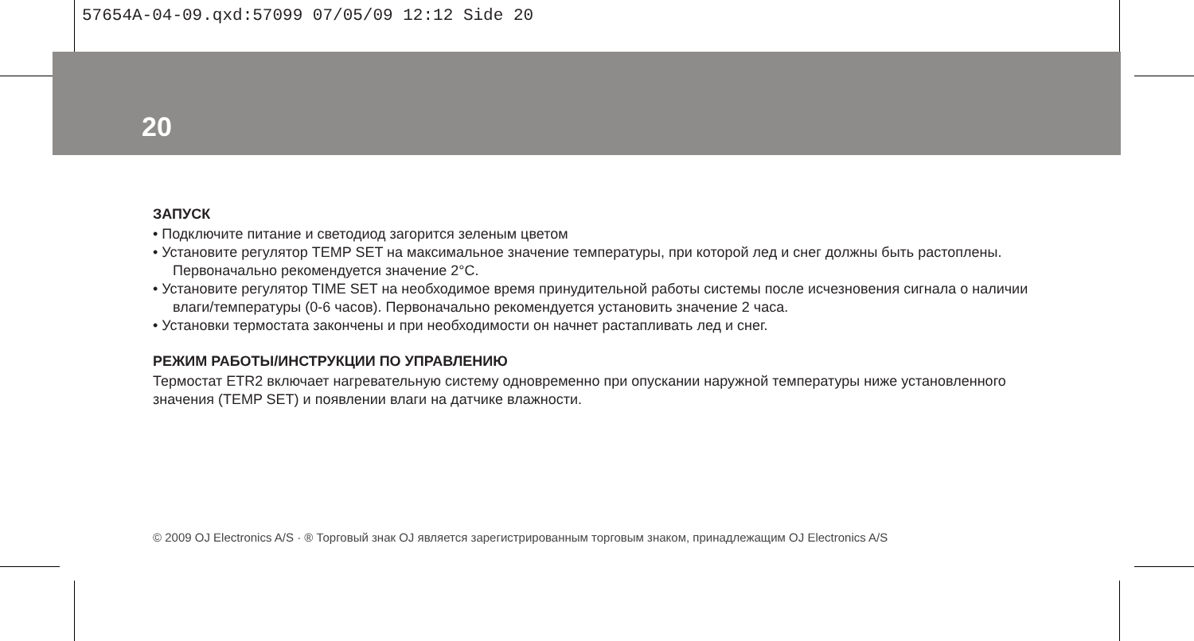57654A-04-09.qxd:57099 07/05/09 12:12 Side 20
20
ЗАПУСК
• Подключите питание и светодиод загорится зеленым цветом
• Установите регулятор TEMP SET на максимальное значение температуры, при которой лед и снег должны быть растоплены. Первоначально рекомендуется значение 2°C.
• Установите регулятор TIME SET на необходимое время принудительной работы системы после исчезновения сигнала о наличии влаги/температуры (0-6 часов). Первоначально рекомендуется установить значение 2 часа.
• Установки термостата закончены и при необходимости он начнет растапливать лед и снег.
РЕЖИМ РАБОТЫ/ИНСТРУКЦИИ ПО УПРАВЛЕНИЮ
Термостат ETR2 включает нагревательную систему одновременно при опускании наружной температуры ниже установленного значения (TEMP SET) и появлении влаги на датчике влажности.
© 2009 OJ Electronics A/S · ® Торговый знак OJ является зарегистрированным торговым знаком, принадлежащим OJ Electronics A/S